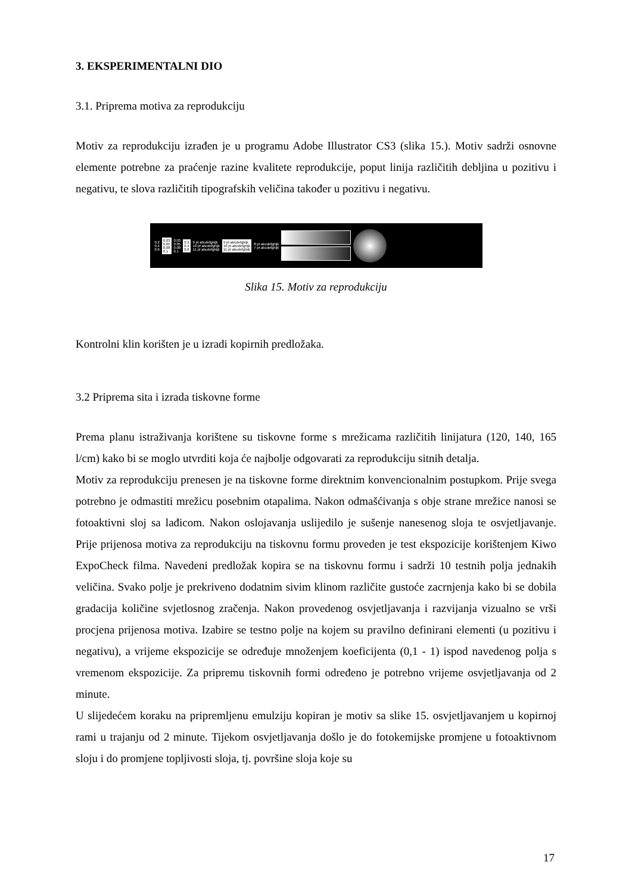3. EKSPERIMENTALNI DIO
3.1. Priprema motiva za reprodukciju
Motiv za reprodukciju izrađen je u programu Adobe Illustrator CS3 (slika 15.). Motiv sadrži osnovne elemente potrebne za praćenje razine kvalitete reprodukcije, poput linija različitih debljina u pozitivu i negativu, te slova različitih tipografskih veličina također u pozitivu i negativu.
0.2
0.4
0.6
0.03
0.05
0.08
0.1
0.03
0.05
0.08
0.1
0.2
0.4
0.6
9 pt abcdefghijk
10 pt abcdefghijk
11 pt abcdefghijk
9 pt abcdefghijk
10 pt abcdefghijk
11 pt abcdefghijk
8 pt abcdefghijk
7 pt abcdefghijk
Slika 15. Motiv za reprodukciju
Kontrolni klin korišten je u izradi kopirnih predložaka.
3.2 Priprema sita i izrada tiskovne forme
Prema planu istraživanja korištene su tiskovne forme s mrežicama različitih linijatura (120, 140, 165 l/cm) kako bi se moglo utvrditi koja će najbolje odgovarati za reprodukciju sitnih detalja.
Motiv za reprodukciju prenesen je na tiskovne forme direktnim konvencionalnim postupkom. Prije svega potrebno je odmastiti mrežicu posebnim otapalima. Nakon odmašćivanja s obje strane mrežice nanosi se fotoaktivni sloj sa lađicom. Nakon oslojavanja uslijedilo je sušenje nanesenog sloja te osvjetljavanje. Prije prijenosa motiva za reprodukciju na tiskovnu formu proveden je test ekspozicije korištenjem Kiwo ExpoCheck filma. Navedeni predložak kopira se na tiskovnu formu i sadrži 10 testnih polja jednakih veličina. Svako polje je prekriveno dodatnim sivim klinom različite gustoće zacrnjenja kako bi se dobila gradacija količine svjetlosnog zračenja. Nakon provedenog osvjetljavanja i razvijanja vizualno se vrši procjena prijenosa motiva. Izabire se testno polje na kojem su pravilno definirani elementi (u pozitivu i negativu), a vrijeme ekspozicije se određuje množenjem koeficijenta (0,1 - 1) ispod navedenog polja s vremenom ekspozicije. Za pripremu tiskovnih formi određeno je potrebno vrijeme osvjetljavanja od 2 minute.
U slijedećem koraku na pripremljenu emulziju kopiran je motiv sa slike 15. osvjetljavanjem u kopirnoj rami u trajanju od 2 minute. Tijekom osvjetljavanja došlo je do fotokemijske promjene u fotoaktivnom sloju i do promjene topljivosti sloja, tj. površine sloja koje su
17